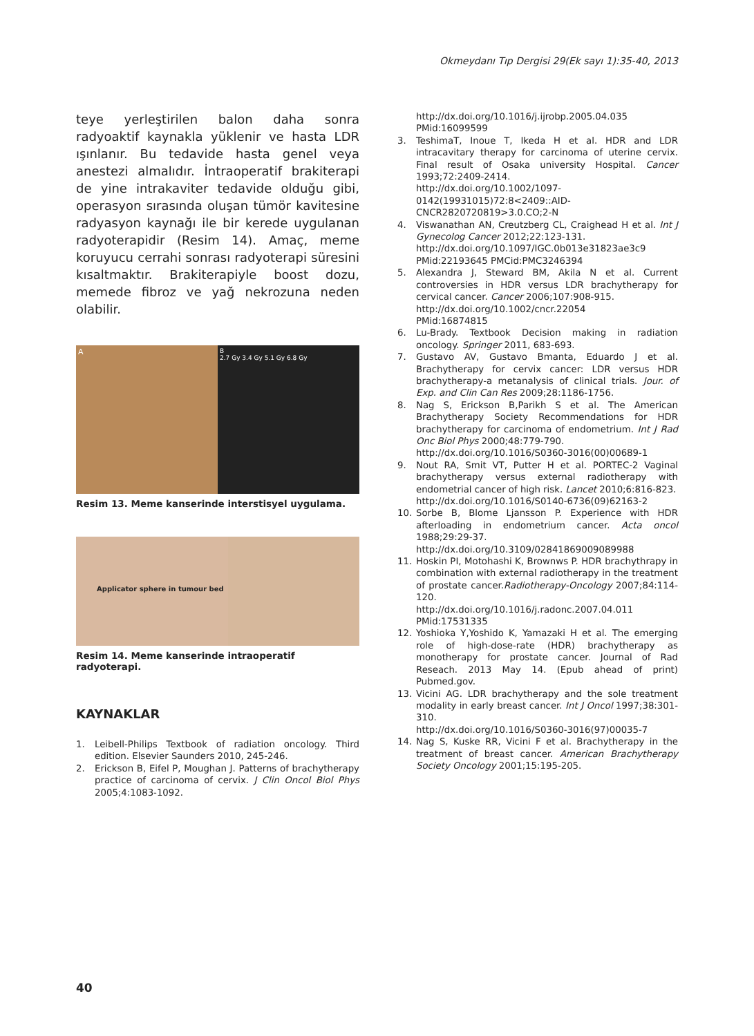Okmeydanı Tıp Dergisi 29(Ek sayı 1):35-40, 2013
teye yerleştirilen balon daha sonra radyoaktif kaynakla yüklenir ve hasta LDR ışınlanır. Bu tedavide hasta genel veya anestezi almalıdır. İntraoperatif brakiterapi de yine intrakaviter tedavide olduğu gibi, operasyon sırasında oluşan tümör kavitesine radyasyon kaynağı ile bir kerede uygulanan radyoterapidir (Resim 14). Amaç, meme koruyucu cerrahi sonrası radyoterapi süresini kısaltmaktır. Brakiterapiyle boost dozu, memede fibroz ve yağ nekrozuna neden olabilir.
A
B
2.7 Gy 3.4 Gy 5.1 Gy 6.8 Gy
Resim 13. Meme kanserinde interstisyel uygulama.
Applicator sphere in tumour bed
Resim 14. Meme kanserinde intraoperatif radyoterapi.
KAYNAKLAR
1. Leibell-Philips Textbook of radiation oncology. Third edition. Elsevier Saunders 2010, 245-246.
2. Erickson B, Eifel P, Moughan J. Patterns of brachytherapy practice of carcinoma of cervix. J Clin Oncol Biol Phys 2005;4:1083-1092.
http://dx.doi.org/10.1016/j.ijrobp.2005.04.035
PMid:16099599
3. TeshimaT, Inoue T, Ikeda H et al. HDR and LDR intracavitary therapy for carcinoma of uterine cervix. Final result of Osaka university Hospital. Cancer 1993;72:2409-2414.
http://dx.doi.org/10.1002/1097-0142(19931015)72:8<2409::AID-CNCR2820720819>3.0.CO;2-N
4. Viswanathan AN, Creutzberg CL, Craighead H et al. Int J Gynecolog Cancer 2012;22:123-131.
http://dx.doi.org/10.1097/IGC.0b013e31823ae3c9
PMid:22193645 PMCid:PMC3246394
5. Alexandra J, Steward BM, Akila N et al. Current controversies in HDR versus LDR brachytherapy for cervical cancer. Cancer 2006;107:908-915.
http://dx.doi.org/10.1002/cncr.22054
PMid:16874815
6. Lu-Brady. Textbook Decision making in radiation oncology. Springer 2011, 683-693.
7. Gustavo AV, Gustavo Bmanta, Eduardo J et al. Brachytherapy for cervix cancer: LDR versus HDR brachytherapy-a metanalysis of clinical trials. Jour. of Exp. and Clin Can Res 2009;28:1186-1756.
8. Nag S, Erickson B,Parikh S et al. The American Brachytherapy Society Recommendations for HDR brachytherapy for carcinoma of endometrium. Int J Rad Onc Biol Phys 2000;48:779-790.
http://dx.doi.org/10.1016/S0360-3016(00)00689-1
9. Nout RA, Smit VT, Putter H et al. PORTEC-2 Vaginal brachytherapy versus external radiotherapy with endometrial cancer of high risk. Lancet 2010;6:816-823.
http://dx.doi.org/10.1016/S0140-6736(09)62163-2
10. Sorbe B, Blome Ljansson P. Experience with HDR afterloading in endometrium cancer. Acta oncol 1988;29:29-37.
http://dx.doi.org/10.3109/02841869009089988
11. Hoskin PI, Motohashi K, Brownws P. HDR brachythrapy in combination with external radiotherapy in the treatment of prostate cancer.Radiotherapy-Oncology 2007;84:114-120.
http://dx.doi.org/10.1016/j.radonc.2007.04.011
PMid:17531335
12. Yoshioka Y,Yoshido K, Yamazaki H et al. The emerging role of high-dose-rate (HDR) brachytherapy as monotherapy for prostate cancer. Journal of Rad Reseach. 2013 May 14. (Epub ahead of print) Pubmed.gov.
13. Vicini AG. LDR brachytherapy and the sole treatment modality in early breast cancer. Int J Oncol 1997;38:301-310.
http://dx.doi.org/10.1016/S0360-3016(97)00035-7
14. Nag S, Kuske RR, Vicini F et al. Brachytherapy in the treatment of breast cancer. American Brachytherapy Society Oncology 2001;15:195-205.
40